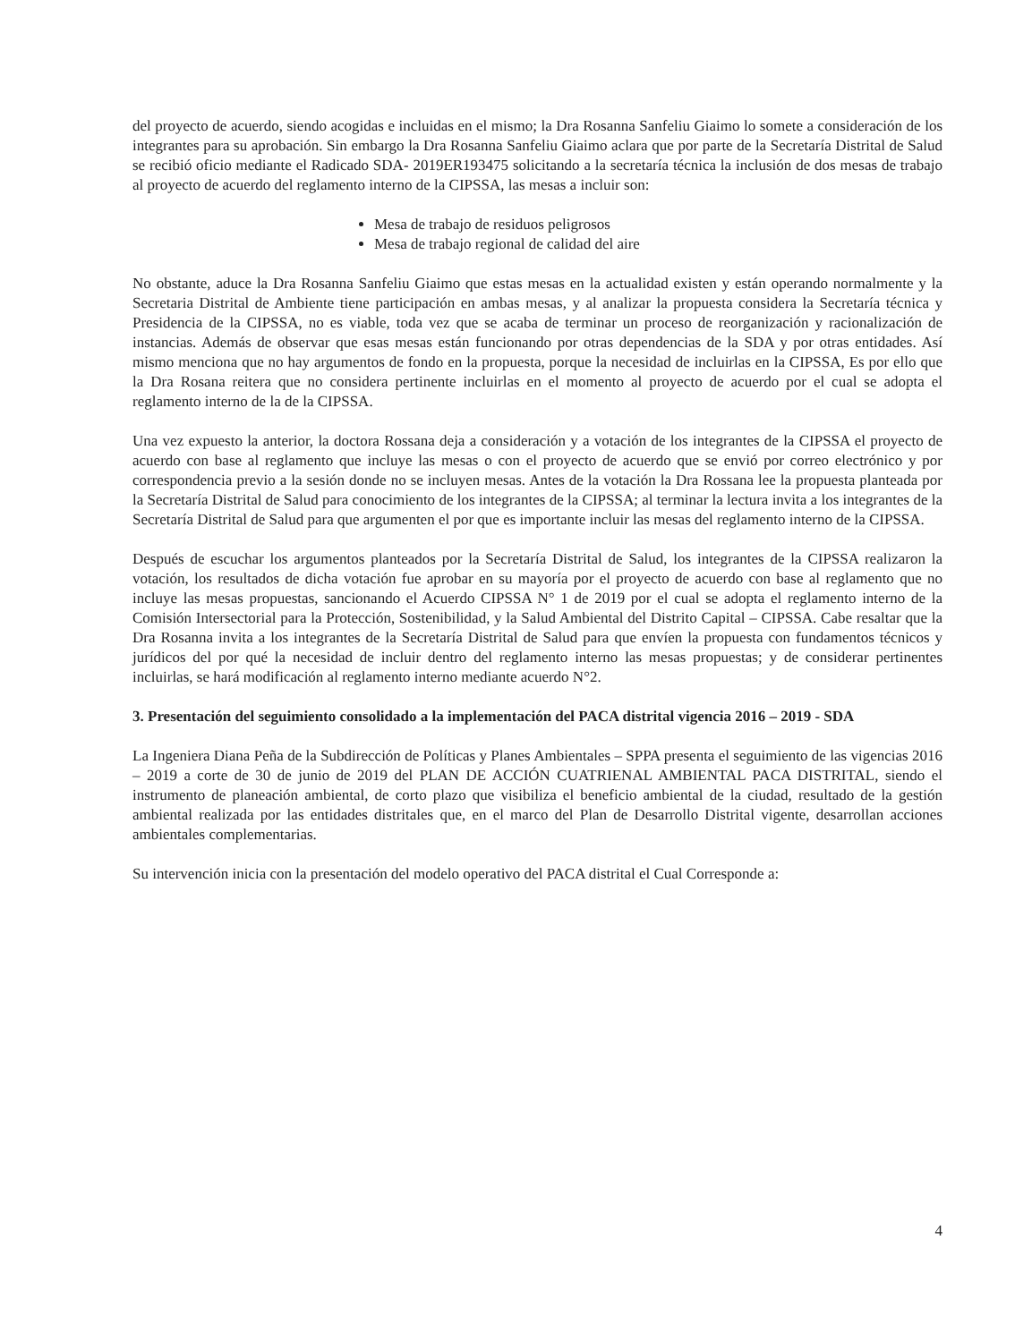del proyecto de acuerdo, siendo acogidas e incluidas en el mismo; la Dra Rosanna Sanfeliu Giaimo lo somete a consideración de los integrantes para su aprobación. Sin embargo la Dra Rosanna Sanfeliu Giaimo aclara que por parte de la Secretaría Distrital de Salud se recibió oficio mediante el Radicado SDA- 2019ER193475 solicitando a la secretaría técnica la inclusión de dos mesas de trabajo al proyecto de acuerdo del reglamento interno de la CIPSSA, las mesas a incluir son:
Mesa de trabajo de residuos peligrosos
Mesa de trabajo regional de calidad del aire
No obstante, aduce la Dra Rosanna Sanfeliu Giaimo que estas mesas en la actualidad existen y están operando normalmente y la Secretaria Distrital de Ambiente tiene participación en ambas mesas, y al analizar la propuesta considera la Secretaría técnica y Presidencia de la CIPSSA, no es viable, toda vez que se acaba de terminar un proceso de reorganización y racionalización de instancias. Además de observar que esas mesas están funcionando por otras dependencias de la SDA y por otras entidades. Así mismo menciona que no hay argumentos de fondo en la propuesta, porque la necesidad de incluirlas en la CIPSSA, Es por ello que la Dra Rosana reitera que no considera pertinente incluirlas en el momento al proyecto de acuerdo por el cual se adopta el reglamento interno de la de la CIPSSA.
Una vez expuesto la anterior, la doctora Rossana deja a consideración y a votación de los integrantes de la CIPSSA el proyecto de acuerdo con base al reglamento que incluye las mesas o con el proyecto de acuerdo que se envió por correo electrónico y por correspondencia previo a la sesión donde no se incluyen mesas. Antes de la votación la Dra Rossana lee la propuesta planteada por la Secretaría Distrital de Salud para conocimiento de los integrantes de la CIPSSA; al terminar la lectura invita a los integrantes de la Secretaría Distrital de Salud para que argumenten el por que es importante incluir las mesas del reglamento interno de la CIPSSA.
Después de escuchar los argumentos planteados por la Secretaría Distrital de Salud, los integrantes de la CIPSSA realizaron la votación, los resultados de dicha votación fue aprobar en su mayoría por el proyecto de acuerdo con base al reglamento que no incluye las mesas propuestas, sancionando el Acuerdo CIPSSA N° 1 de 2019 por el cual se adopta el reglamento interno de la Comisión Intersectorial para la Protección, Sostenibilidad, y la Salud Ambiental del Distrito Capital – CIPSSA. Cabe resaltar que la Dra Rosanna invita a los integrantes de la Secretaría Distrital de Salud para que envíen la propuesta con fundamentos técnicos y jurídicos del por qué la necesidad de incluir dentro del reglamento interno las mesas propuestas; y de considerar pertinentes incluirlas, se hará modificación al reglamento interno mediante acuerdo N°2.
3. Presentación del seguimiento consolidado a la implementación del PACA distrital vigencia 2016 – 2019 - SDA
La Ingeniera Diana Peña de la Subdirección de Políticas y Planes Ambientales – SPPA presenta el seguimiento de las vigencias 2016 – 2019 a corte de 30 de junio de 2019 del PLAN DE ACCIÓN CUATRIENAL AMBIENTAL PACA DISTRITAL, siendo el instrumento de planeación ambiental, de corto plazo que visibiliza el beneficio ambiental de la ciudad, resultado de la gestión ambiental realizada por las entidades distritales que, en el marco del Plan de Desarrollo Distrital vigente, desarrollan acciones ambientales complementarias.
Su intervención inicia con la presentación del modelo operativo del PACA distrital el Cual Corresponde a:
4